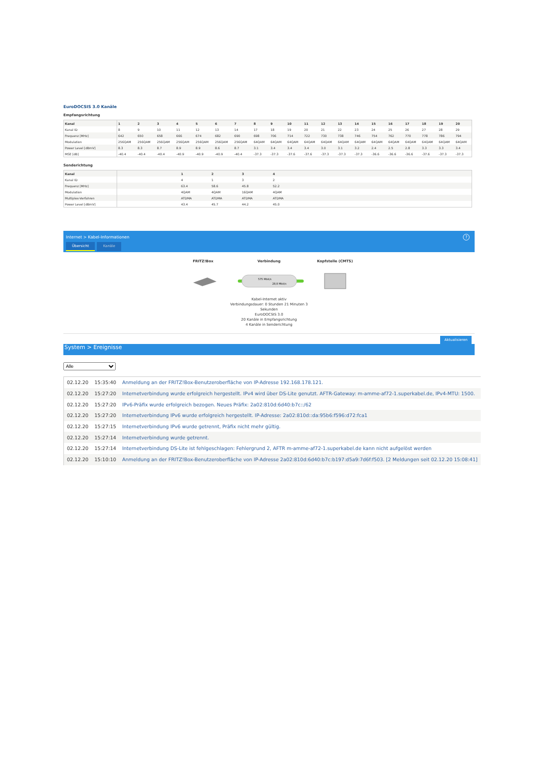EuroDOCSIS 3.0 Kanäle
Empfangsrichtung
| Kanal | 1 | 2 | 3 | 4 | 5 | 6 | 7 | 8 | 9 | 10 | 11 | 12 | 13 | 14 | 15 | 16 | 17 | 18 | 19 | 20 |
| --- | --- | --- | --- | --- | --- | --- | --- | --- | --- | --- | --- | --- | --- | --- | --- | --- | --- | --- | --- | --- |
| Kanal ID | 8 | 9 | 10 | 11 | 12 | 13 | 14 | 17 | 18 | 19 | 20 | 21 | 22 | 23 | 24 | 25 | 26 | 27 | 28 | 29 |
| Frequenz [MHz] | 642 | 650 | 658 | 666 | 674 | 682 | 690 | 698 | 706 | 714 | 722 | 730 | 738 | 746 | 754 | 762 | 770 | 778 | 786 | 794 |
| Modulation | 256QAM | 256QAM | 256QAM | 256QAM | 256QAM | 256QAM | 256QAM | 64QAM | 64QAM | 64QAM | 64QAM | 64QAM | 64QAM | 64QAM | 64QAM | 64QAM | 64QAM | 64QAM | 64QAM | 64QAM |
| Power Level [dBmV] | 8.3 | 8.3 | 8.7 | 8.9 | 8.9 | 8.6 | 8.7 | 3.1 | 3.4 | 3.4 | 3.4 | 3.0 | 3.1 | 3.2 | 2.4 | 2.5 | 2.8 | 3.3 | 3.3 | 3.4 |
| MSE [dB] | -40.4 | -40.4 | -40.4 | -40.9 | -40.9 | -40.9 | -40.4 | -37.3 | -37.3 | -37.6 | -37.6 | -37.3 | -37.3 | -37.3 | -36.6 | -36.6 | -36.6 | -37.6 | -37.3 | -37.3 |
Senderichtung
| Kanal | | 1 | 2 | 3 | 4 | |
| --- | --- | --- | --- | --- | --- | --- |
| Kanal ID | | 4 | 1 | 3 | 2 | |
| Frequenz [MHz] | | 63.4 | 58.6 | 45.8 | 52.2 | |
| Modulation | | 4QAM | 4QAM | 16QAM | 4QAM | |
| Multiplex-Verfahren | | ATDMA | ATDMA | ATDMA | ATDMA | |
| Power Level [dBmV] | | 43.4 | 45.7 | 44.2 | 45.0 | |
Internet > Kabel-Informationen
?
Übersicht Kanäle
FRITZ!Box Verbindung Kopfstelle (CMTS)
575 Mbit/s
28,8 Mbit/s
Kabel-Internet aktiv
Verbindungsdauer: 0 Stunden 21 Minuten 3
Sekunden
EuroDOCSIS 3.0
20 Kanäle in Empfangsrichtung
4 Kanäle in Senderichtung
Aktualisieren
System > Ereignisse
Alle
| 02.12.20 | 15:35:40 | Anmeldung an der FRITZ!Box-Benutzeroberfläche von IP-Adresse 192.168.178.121. |
| 02.12.20 | 15:27:20 | Internetverbindung wurde erfolgreich hergestellt. IPv4 wird über DS-Lite genutzt. AFTR-Gateway: m-amme-af72-1.superkabel.de, IPv4-MTU: 1500. |
| 02.12.20 | 15:27:20 | IPv6-Präfix wurde erfolgreich bezogen. Neues Präfix: 2a02:810d:6d40:b7c::/62 |
| 02.12.20 | 15:27:20 | Internetverbindung IPv6 wurde erfolgreich hergestellt. IP-Adresse: 2a02:810d::da:95b6:f596:d72:fca1 |
| 02.12.20 | 15:27:15 | Internetverbindung IPv6 wurde getrennt, Präfix nicht mehr gültig. |
| 02.12.20 | 15:27:14 | Internetverbindung wurde getrennt. |
| 02.12.20 | 15:27:14 | Internetverbindung DS-Lite ist fehlgeschlagen: Fehlergrund 2, AFTR m-amme-af72-1.superkabel.de kann nicht aufgelöst werden |
| 02.12.20 | 15:10:10 | Anmeldung an der FRITZ!Box-Benutzeroberfläche von IP-Adresse 2a02:810d:6d40:b7c:b197:d5a9:7d6f:f503. [2 Meldungen seit 02.12.20 15:08:41] |